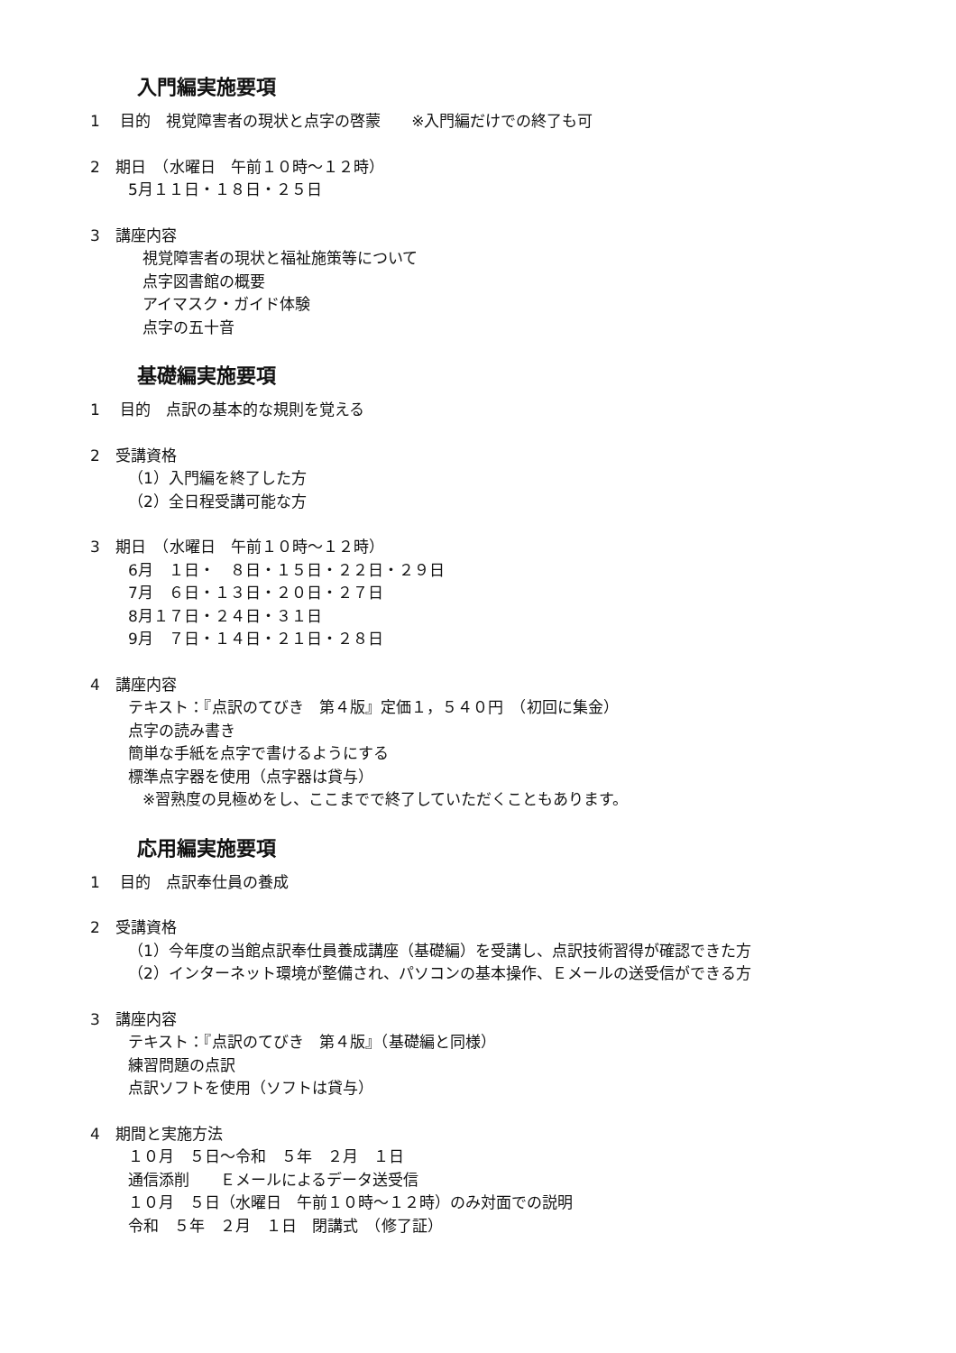入門編実施要項
1　 目的　視覚障害者の現状と点字の啓蒙　　※入門編だけでの終了も可
2　期日　（水曜日　午前１０時～１２時）
5月１１日・１８日・２５日
3　講座内容
視覚障害者の現状と福祉施策等について
点字図書館の概要
アイマスク・ガイド体験
点字の五十音
基礎編実施要項
1　 目的　点訳の基本的な規則を覚える
2　受講資格
（1）入門編を終了した方
（2）全日程受講可能な方
3　期日　（水曜日　午前１０時～１２時）
6月　１日・　８日・１５日・２２日・２９日
7月　６日・１３日・２０日・２７日
8月１７日・２４日・３１日
9月　７日・１４日・２１日・２８日
4　講座内容
テキスト：『点訳のてびき　第４版』定価１，５４０円　（初回に集金）
点字の読み書き
簡単な手紙を点字で書けるようにする
標準点字器を使用（点字器は貸与）
※習熟度の見極めをし、ここまでで終了していただくこともあります。
応用編実施要項
1　 目的　点訳奉仕員の養成
2　受講資格
（1）今年度の当館点訳奉仕員養成講座（基礎編）を受講し、点訳技術習得が確認できた方
（2）インターネット環境が整備され、パソコンの基本操作、Ｅメールの送受信ができる方
3　講座内容
テキスト：『点訳のてびき　第４版』（基礎編と同様）
練習問題の点訳
点訳ソフトを使用（ソフトは貸与）
4　期間と実施方法
１０月　５日～令和　５年　２月　１日
通信添削　　Ｅメールによるデータ送受信
１０月　５日（水曜日　午前１０時～１２時）のみ対面での説明
令和　５年　２月　１日　閉講式　（修了証）